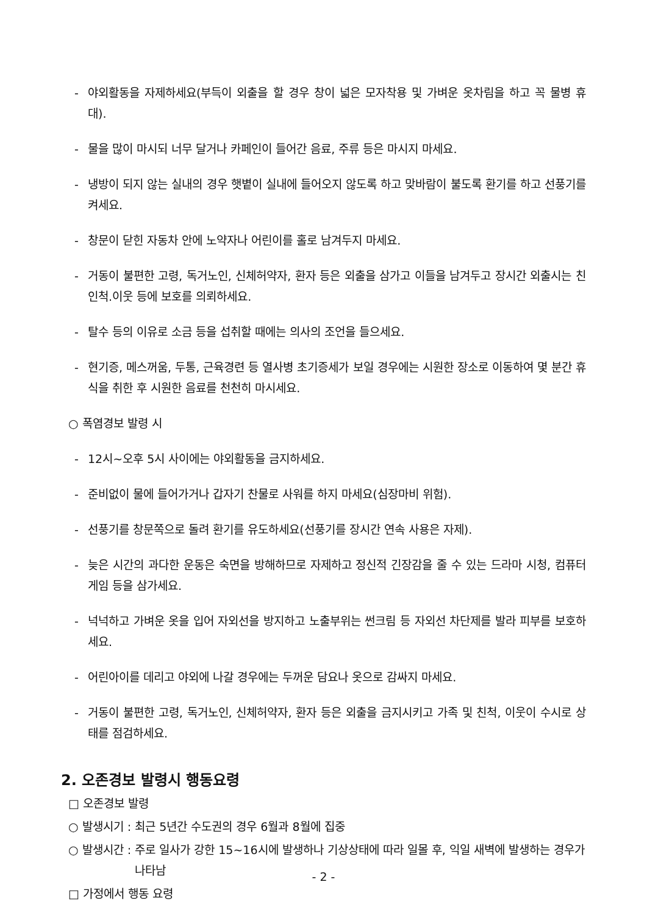- 야외활동을 자제하세요(부득이 외출을 할 경우 창이 넓은 모자착용 및 가벼운 옷차림을 하고 꼭 물병 휴대).
- 물을 많이 마시되 너무 달거나 카페인이 들어간 음료, 주류 등은 마시지 마세요.
- 냉방이 되지 않는 실내의 경우 햇볕이 실내에 들어오지 않도록 하고 맞바람이 불도록 환기를 하고 선풍기를 켜세요.
- 창문이 닫힌 자동차 안에 노약자나 어린이를 홀로 남겨두지 마세요.
- 거동이 불편한 고령, 독거노인, 신체허약자, 환자 등은 외출을 삼가고 이들을 남겨두고 장시간 외출시는 친인척.이웃 등에 보호를 의뢰하세요.
- 탈수 등의 이유로 소금 등을 섭취할 때에는 의사의 조언을 들으세요.
- 현기증, 메스꺼움, 두통, 근육경련 등 열사병 초기증세가 보일 경우에는 시원한 장소로 이동하여 몇 분간 휴식을 취한 후 시원한 음료를 천천히 마시세요.
○ 폭염경보 발령 시
- 12시~오후 5시 사이에는 야외활동을 금지하세요.
- 준비없이 물에 들어가거나 갑자기 찬물로 사워를 하지 마세요(심장마비 위험).
- 선풍기를 창문쪽으로 돌려 환기를 유도하세요(선풍기를 장시간 연속 사용은 자제).
- 늦은 시간의 과다한 운동은 숙면을 방해하므로 자제하고 정신적 긴장감을 줄 수 있는 드라마 시청, 컴퓨터 게임 등을 삼가세요.
- 넉넉하고 가벼운 옷을 입어 자외선을 방지하고 노출부위는 썬크림 등 자외선 차단제를 발라 피부를 보호하세요.
- 어린아이를 데리고 야외에 나갈 경우에는 두꺼운 담요나 옷으로 감싸지 마세요.
- 거동이 불편한 고령, 독거노인, 신체허약자, 환자 등은 외출을 금지시키고 가족 및 친척, 이웃이 수시로 상태를 점검하세요.
2. 오존경보 발령시 행동요령
□ 오존경보 발령
○ 발생시기 : 최근 5년간 수도권의 경우 6월과 8월에 집중
○ 발생시간 : 주로 일사가 강한 15~16시에 발생하나 기상상태에 따라 일몰 후, 익일 새벽에 발생하는 경우가 나타남
□ 가정에서 행동 요령
- 2 -